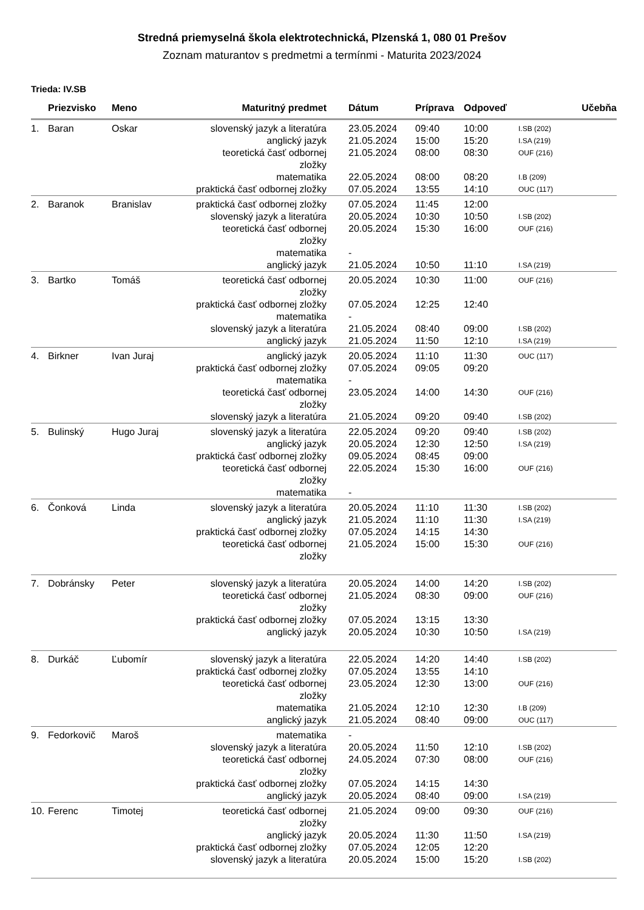Stredná priemyselná škola elektrotechnická, Plzenská 1, 080 01 Prešov
Zoznam maturantov s predmetmi a termínmi - Maturita 2023/2024
Trieda: IV.SB
| | Priezvisko | Meno | Maturitný predmet | Dátum | Príprava | Odpoveď | Učebňa |
| --- | --- | --- | --- | --- | --- | --- | --- |
| 1. | Baran | Oskar | slovenský jazyk a literatúra anglický jazyk teoretická časť odbornej zložky matematika praktická časť odbornej zložky | 23.05.2024 21.05.2024 21.05.2024 22.05.2024 07.05.2024 | 09:40 15:00 08:00 08:00 13:55 | 10:00 15:20 08:30 08:20 14:10 | I.SB (202) I.SA (219) OUF (216) I.B (209) OUC (117) |
| 2. | Baranok | Branislav | praktická časť odbornej zložky slovenský jazyk a literatúra teoretická časť odbornej zložky matematika anglický jazyk | 07.05.2024 20.05.2024 20.05.2024 - 21.05.2024 | 11:45 10:30 15:30 10:50 | 12:00 10:50 16:00 11:10 | I.SB (202) OUF (216) I.SA (219) |
| 3. | Bartko | Tomáš | teoretická časť odbornej zložky praktická časť odbornej zložky matematika slovenský jazyk a literatúra anglický jazyk | 20.05.2024 07.05.2024 - 21.05.2024 21.05.2024 | 10:30 12:25 08:40 11:50 | 11:00 12:40 09:00 12:10 | OUF (216) I.SB (202) I.SA (219) |
| 4. | Birkner | Ivan Juraj | anglický jazyk praktická časť odbornej zložky matematika teoretická časť odbornej zložky slovenský jazyk a literatúra | 20.05.2024 07.05.2024 - 23.05.2024 21.05.2024 | 11:10 09:05 14:00 09:20 | 11:30 09:20 14:30 09:40 | OUC (117) OUF (216) I.SB (202) |
| 5. | Bulinský | Hugo Juraj | slovenský jazyk a literatúra anglický jazyk praktická časť odbornej zložky teoretická časť odbornej zložky matematika | 22.05.2024 20.05.2024 09.05.2024 22.05.2024 - | 09:20 12:30 08:45 15:30 | 09:40 12:50 09:00 16:00 | I.SB (202) I.SA (219) OUF (216) |
| 6. | Čonková | Linda | slovenský jazyk a literatúra anglický jazyk praktická časť odbornej zložky teoretická časť odbornej zložky | 20.05.2024 21.05.2024 07.05.2024 21.05.2024 | 11:10 11:10 14:15 15:00 | 11:30 11:30 14:30 15:30 | I.SB (202) I.SA (219) OUF (216) |
| 7. | Dobránsky | Peter | slovenský jazyk a literatúra teoretická časť odbornej zložky praktická časť odbornej zložky anglický jazyk | 20.05.2024 21.05.2024 07.05.2024 20.05.2024 | 14:00 08:30 13:15 10:30 | 14:20 09:00 13:30 10:50 | I.SB (202) OUF (216) I.SA (219) |
| 8. | Durkáč | Ľubomír | slovenský jazyk a literatúra praktická časť odbornej zložky teoretická časť odbornej zložky matematika anglický jazyk | 22.05.2024 07.05.2024 23.05.2024 21.05.2024 21.05.2024 | 14:20 13:55 12:30 12:10 08:40 | 14:40 14:10 13:00 12:30 09:00 | I.SB (202) OUF (216) I.B (209) OUC (117) |
| 9. | Fedorkovič | Maroš | matematika slovenský jazyk a literatúra teoretická časť odbornej zložky praktická časť odbornej zložky anglický jazyk | - 20.05.2024 24.05.2024 07.05.2024 20.05.2024 | 11:50 07:30 14:15 08:40 | 12:10 08:00 14:30 09:00 | I.SB (202) OUF (216) I.SA (219) |
| 10. | Ferenc | Timotej | teoretická časť odbornej zložky anglický jazyk praktická časť odbornej zložky slovenský jazyk a literatúra | 21.05.2024 20.05.2024 07.05.2024 20.05.2024 | 09:00 11:30 12:05 15:00 | 09:30 11:50 12:20 15:20 | OUF (216) I.SA (219) I.SB (202) |